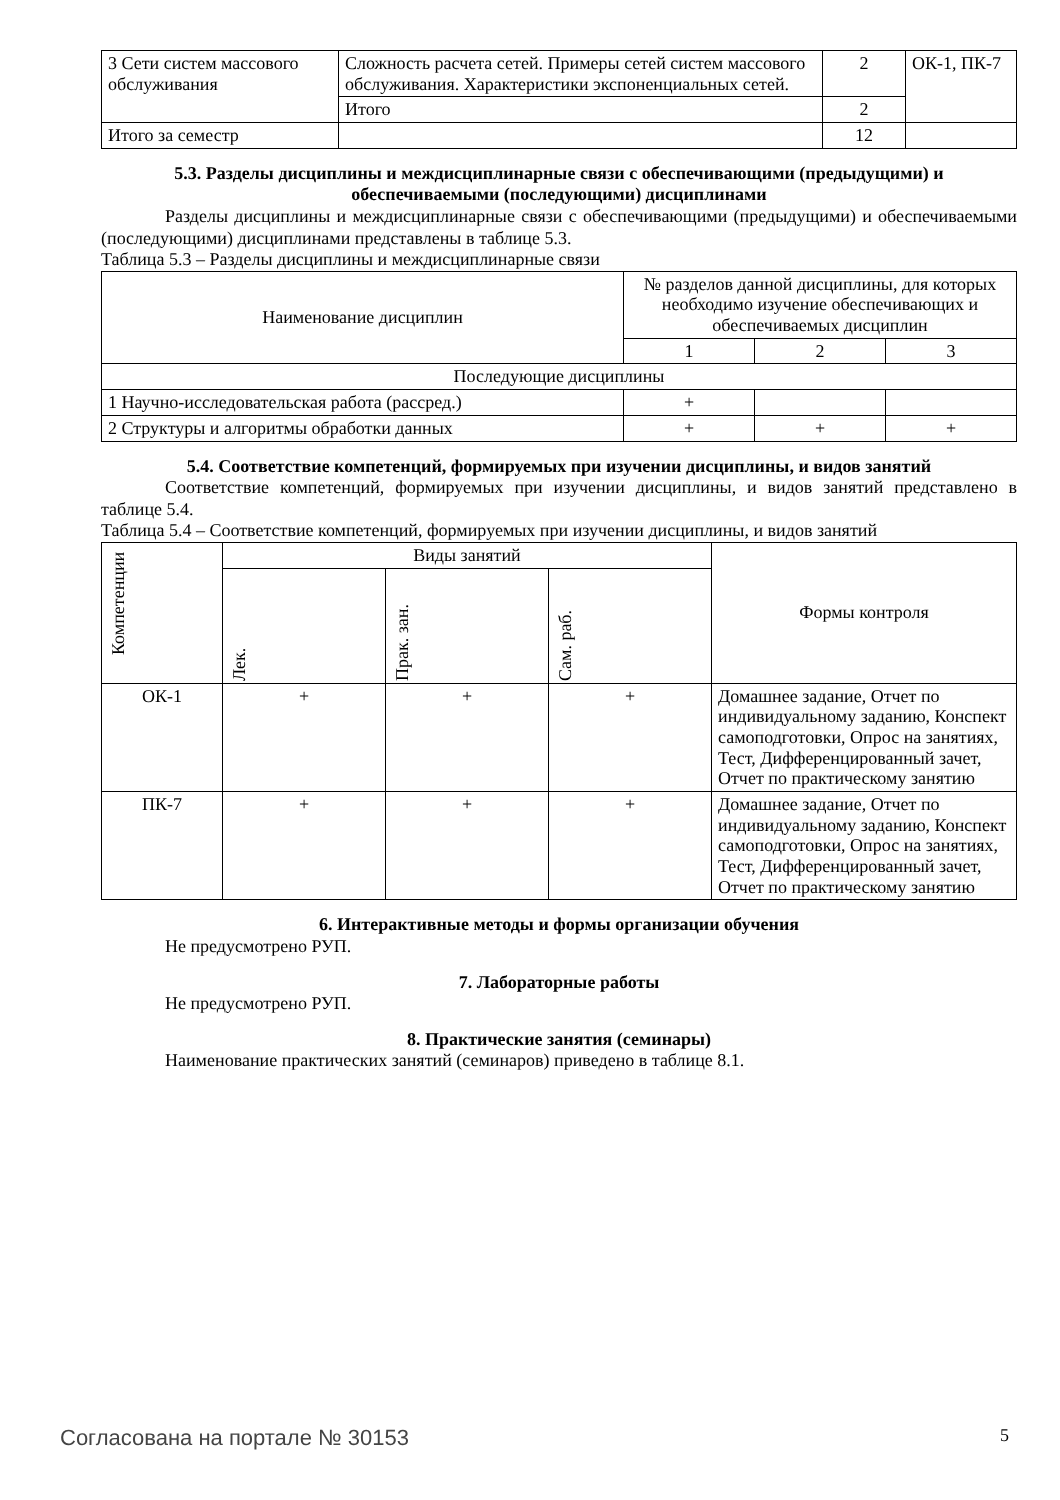| 3 Сети систем массового обслуживания | Сложность расчета сетей. Примеры сетей систем массового обслуживания. Характеристики экспоненциальных сетей. | 2 | ОК-1, ПК-7 |
| | Итого | 2 | |
| Итого за семестр | | 12 | |
5.3. Разделы дисциплины и междисциплинарные связи с обеспечивающими (предыдущими) и обеспечиваемыми (последующими) дисциплинами
Разделы дисциплины и междисциплинарные связи с обеспечивающими (предыдущими) и обеспечиваемыми (последующими) дисциплинами представлены в таблице 5.3.
Таблица 5.3 – Разделы дисциплины и междисциплинарные связи
| Наименование дисциплин | № разделов данной дисциплины, для которых необходимо изучение обеспечивающих и обеспечиваемых дисциплин | | |
| --- | --- | --- | --- |
| | 1 | 2 | 3 |
| Последующие дисциплины | | | |
| 1 Научно-исследовательская работа (рассред.) | + | | |
| 2 Структуры и алгоритмы обработки данных | + | + | + |
5.4. Соответствие компетенций, формируемых при изучении дисциплины, и видов занятий
Соответствие компетенций, формируемых при изучении дисциплины, и видов занятий представлено в таблице 5.4.
Таблица 5.4 – Соответствие компетенций, формируемых при изучении дисциплины, и видов занятий
| Компетенции | Виды занятий | | | Формы контроля |
| --- | --- | --- | --- | --- |
| | Лек. | Прак. зан. | Сам. раб. | |
| ОК-1 | + | + | + | Домашнее задание, Отчет по индивидуальному заданию, Конспект самоподготовки, Опрос на занятиях, Тест, Дифференцированный зачет, Отчет по практическому занятию |
| ПК-7 | + | + | + | Домашнее задание, Отчет по индивидуальному заданию, Конспект самоподготовки, Опрос на занятиях, Тест, Дифференцированный зачет, Отчет по практическому занятию |
6. Интерактивные методы и формы организации обучения
Не предусмотрено РУП.
7. Лабораторные работы
Не предусмотрено РУП.
8. Практические занятия (семинары)
Наименование практических занятий (семинаров) приведено в таблице 8.1.
Согласована на портале № 30153 5